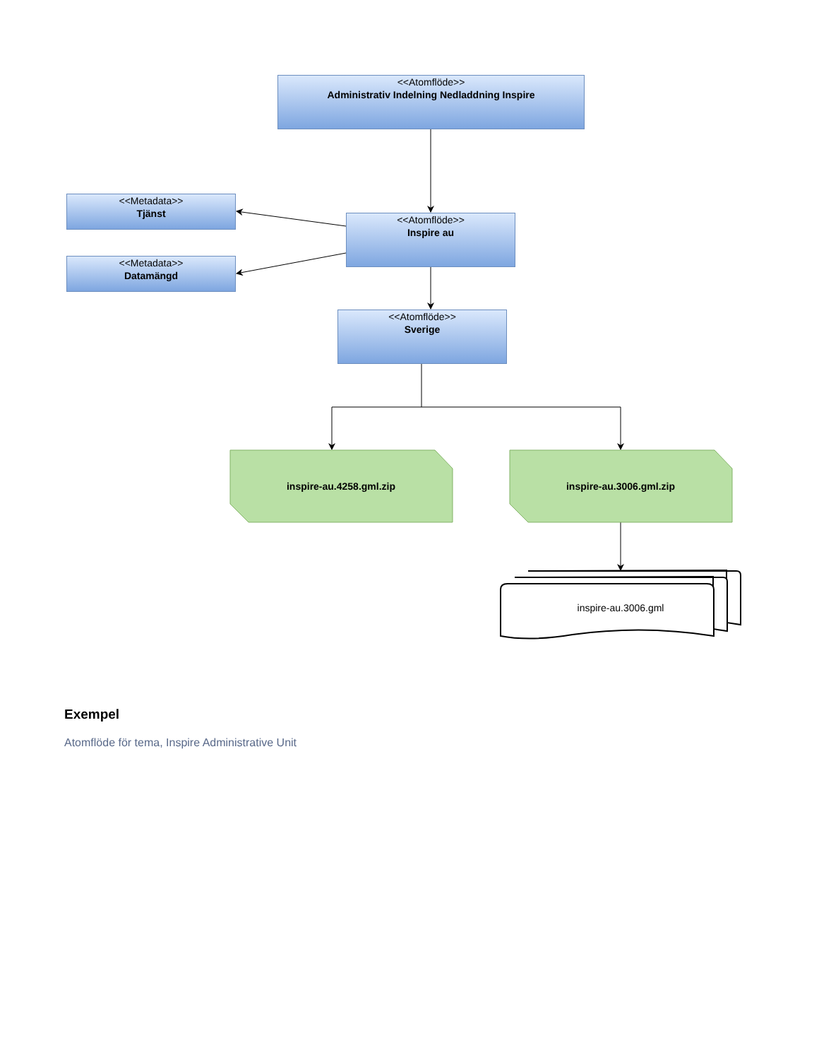<<Atomflöde>>
Administrativ Indelning Nedladdning Inspire
<<Metadata>>
Tjänst
<<Metadata>>
Datamängd
<<Atomflöde>>
Inspire au
<<Atomflöde>>
Sverige
inspire-au.4258.gml.zip inspire-au.3006.gml.zip
inspire-au.3006.gml
Exempel
Atomflöde för tema, Inspire Administrative Unit